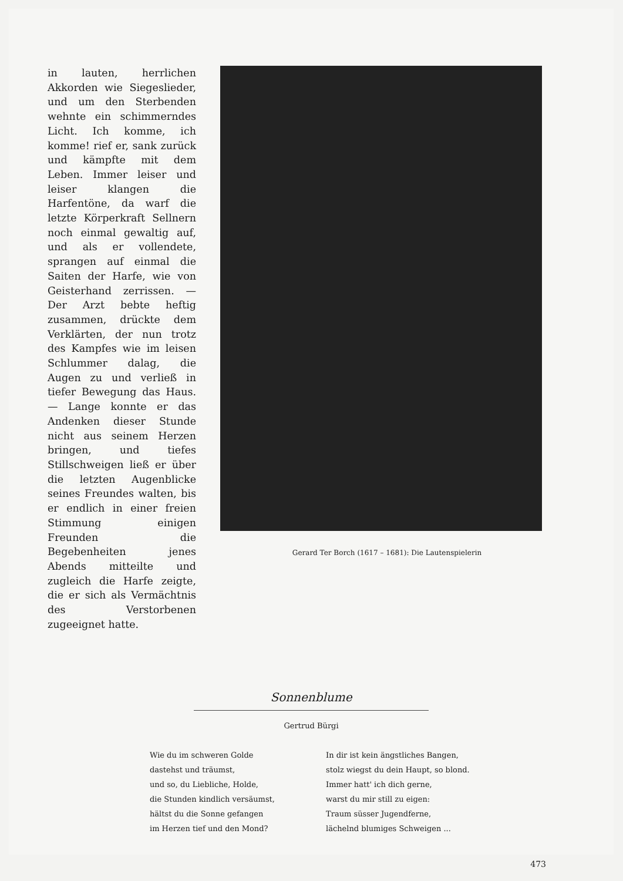in lauten, herrlichen Akkorden wie Siegeslieder, und um den Sterbenden wehnte ein schimmerndes Licht. Ich komme, ich komme! rief er, sank zurück und kämpfte mit dem Leben. Immer leiser und leiser klangen die Harfentöne, da warf die letzte Körperkraft Sellnern noch einmal gewaltig auf, und als er vollendete, sprangen auf einmal die Saiten der Harfe, wie von Geisterhand zerrissen. — Der Arzt bebte heftig zusammen, drückte dem Verklärten, der nun trotz des Kampfes wie im leisen Schlummer dalag, die Augen zu und verließ in tiefer Bewegung das Haus. — Lange konnte er das Andenken dieser Stunde nicht aus seinem Herzen bringen, und tiefes Stillschweigen ließ er über die letzten Augenblicke seines Freundes walten, bis er endlich in einer freien Stimmung einigen Freunden die Begebenheiten jenes Abends mitteilte und zugleich die Harfe zeigte, die er sich als Vermächtnis des Verstorbenen zugeeignet hatte.
Gerard Ter Borch (1617 – 1681): Die Lautenspielerin
Sonnenblume
Gertrud Bürgi
Wie du im schweren Golde
dastehst und träumst,
und so, du Liebliche, Holde,
die Stunden kindlich versäumst,
hältst du die Sonne gefangen
im Herzen tief und den Mond?
In dir ist kein ängstliches Bangen,
stolz wiegst du dein Haupt, so blond.
Immer hatt' ich dich gerne,
warst du mir still zu eigen:
Traum süsser Jugendferne,
lächelnd blumiges Schweigen ...
473